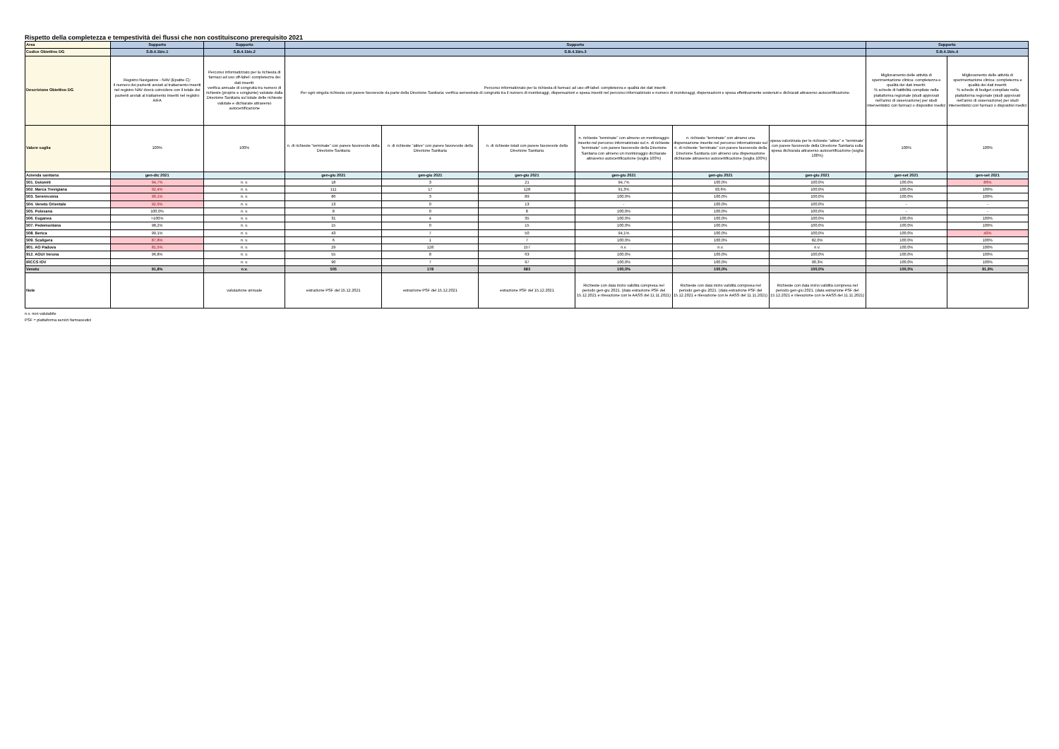Rispetto della completezza e tempestività dei flussi che non costituiscono prerequisito 2021
| Area | Supporto | Supporto | Supporto | | | | | | Supporto | |
| Codice Obiettivo DG | S.B.4.1bis.1 | S.B.4.1bis.2 | S.B.4.1bis.3 | | | | | | S.B.4.1bis.4 | |
| Descrizione Obiettivo DG | Registro Navigatore - NAV (Epatite C): il numero dei pazienti avviati al trattamento inseriti nel registro NAV dovrà coincidere con il totale dei pazienti avviati al trattamento inseriti nel registro AIFA | Percorso informatizzato per la richiesta di farmaci ad uso off-label: completezza dei dati inseriti: verifica annuale di congruità tra numero di richieste (proprie e congiunte) valutate dalla Direzione Sanitaria sul totale delle richieste valutate e dichiarate attraverso autocertificazione | Percorso informatizzato per la richiesta di farmaci ad uso off-label: completezza e qualità dei dati inseriti: Per ogni singola richiesta con parere favorevole da parte della Direzione Sanitaria: verifica semestrale di congruità tra il numero di monitoraggi, dispensazioni e spesa inseriti nel percorso informatizzato e numero di monitoraggi, dispensazioni e spesa effettivamente sostenuti e dichiarati attraverso autocertificazione. | | | | | | Miglioramento delle attività di sperimentazione clinica: completezza e qualità dei dati inseriti: % schede di fattibilità compilate nella piattaforma regionale (studi approvati nell'anno di osservazione) per studi interventistici con farmaci o dispositivi medici | Miglioramento delle attività di sperimentazione clinica: completezza e qualità dei dati inseriti: % schede di budget compilate nella piattaforma regionale (studi approvati nell'anno di osservazione) per studi interventistici con farmaci o dispositivi medici |
| Valore soglia | 100% | 100% | n. di richieste "terminate" con parere favorevole della Direzione Sanitaria | n. di richieste "attive" con parere favorevole della Direzione Sanitaria | n. di richieste totali con parere favorevole della Direzione Sanitaria | n. richieste "terminate" con almeno un monitoraggio inserito nel percorso informatizzato sul n. di richieste "terminate" con parere favorevole della Direzione Sanitaria con almeno un monitoraggio dichiarate attraverso autocertificazione (soglia 100%) | n. richieste "terminate" con almeno una dispensazione inserite nel percorso informatizzato sul n. di richieste "terminate" con parere favorevole della Direzione Sanitaria con almeno una dispensazione dichiarate attraverso autocertificazione (soglia 100%) | spesa valorizzata per le richieste "attive" e "terminate" con parere favorevole della Direzione Sanitaria sulla spesa dichiarata attraverso autocertificazione (soglia 100%) | 100% | 100% |
| Azienda sanitaria | gen-dic 2021 | | gen-giu 2021 | gen-giu 2021 | gen-giu 2021 | gen-giu 2021 | gen-giu 2021 | gen-giu 2021 | gen-set 2021 | gen-set 2021 |
| 501. Dolomiti | 94,7% | n. v. | 18 | 3 | 21 | 94,7% | 100,0% | 100,0% | 100,0% | 86% |
| 502. Marca Trevigiana | 92,4% | n. v. | 111 | 17 | 128 | 91,3% | 93,6% | 100,0% | 100,0% | 100% |
| 503. Serenissima | 90,1% | n. v. | 86 | 3 | 89 | 100,0% | 100,0% | 100,0% | 100,0% | 100% |
| 504. Veneto Orientale | 92,9% | n. v. | 13 | 0 | 13 | - | 100,0% | 100,0% | - | - |
| 505. Polesana | 100,0% | n. v. | 8 | 0 | 8 | 100,0% | 100,0% | 100,0% | - | - |
| 506. Euganea | >100% | n. v. | 31 | 4 | 35 | 100,0% | 100,0% | 100,0% | 100,0% | 100% |
| 507. Pedemontana | 98,2% | n. v. | 15 | 0 | 15 | 100,0% | 100,0% | 100,0% | 100,0% | 100% |
| 508. Berica | 99,1% | n. v. | 43 | 7 | 50 | 94,1% | 100,0% | 100,0% | 100,0% | 40% |
| 509. Scaligera | 87,8% | n. v. | 6 | 1 | 7 | 100,0% | 100,0% | 82,0% | 100,0% | 100% |
| 901. AO Padova | 81,5% | n. v. | 29 | 128 | 157 | n.v. | n.v. | n.v. | 100,0% | 100% |
| 912. AOUI Verona | 96,8% | n. v. | 55 | 8 | 63 | 100,0% | 100,0% | 100,0% | 100,0% | 100% |
| IRCCS IOV | | n. v. | 90 | 7 | 97 | 100,0% | 100,0% | 90,3% | 100,0% | 100% |
| Veneto | 91,8% | n.v. | 505 | 178 | 683 | 100,0% | 100,0% | 100,0% | 100,0% | 91,9% |
| Note | | valutazione annuale | estrazione PSF del 15.12.2021 | estrazione PSF del 15.12.2021 | estrazione PSF del 15.12.2021 | Richieste con data inizio validità compresa nel periodo gen-giu 2021. (data estrazione PSF del 15.12.2021 e rilevazione con le AASS del 11.11.2021) | Richieste con data inizio validità compresa nel periodo gen-giu 2021. (data estrazione PSF del 15.12.2021 e rilevazione con le AASS del 11.11.2021) | Richieste con data inizio validità compresa nel periodo gen-giu 2021. (data estrazione PSF del 15.12.2021 e rilevazione con le AASS del 11.11.2021) | | |
n.v. non valutabile
PSF = piattaforma servizi farmaceutici